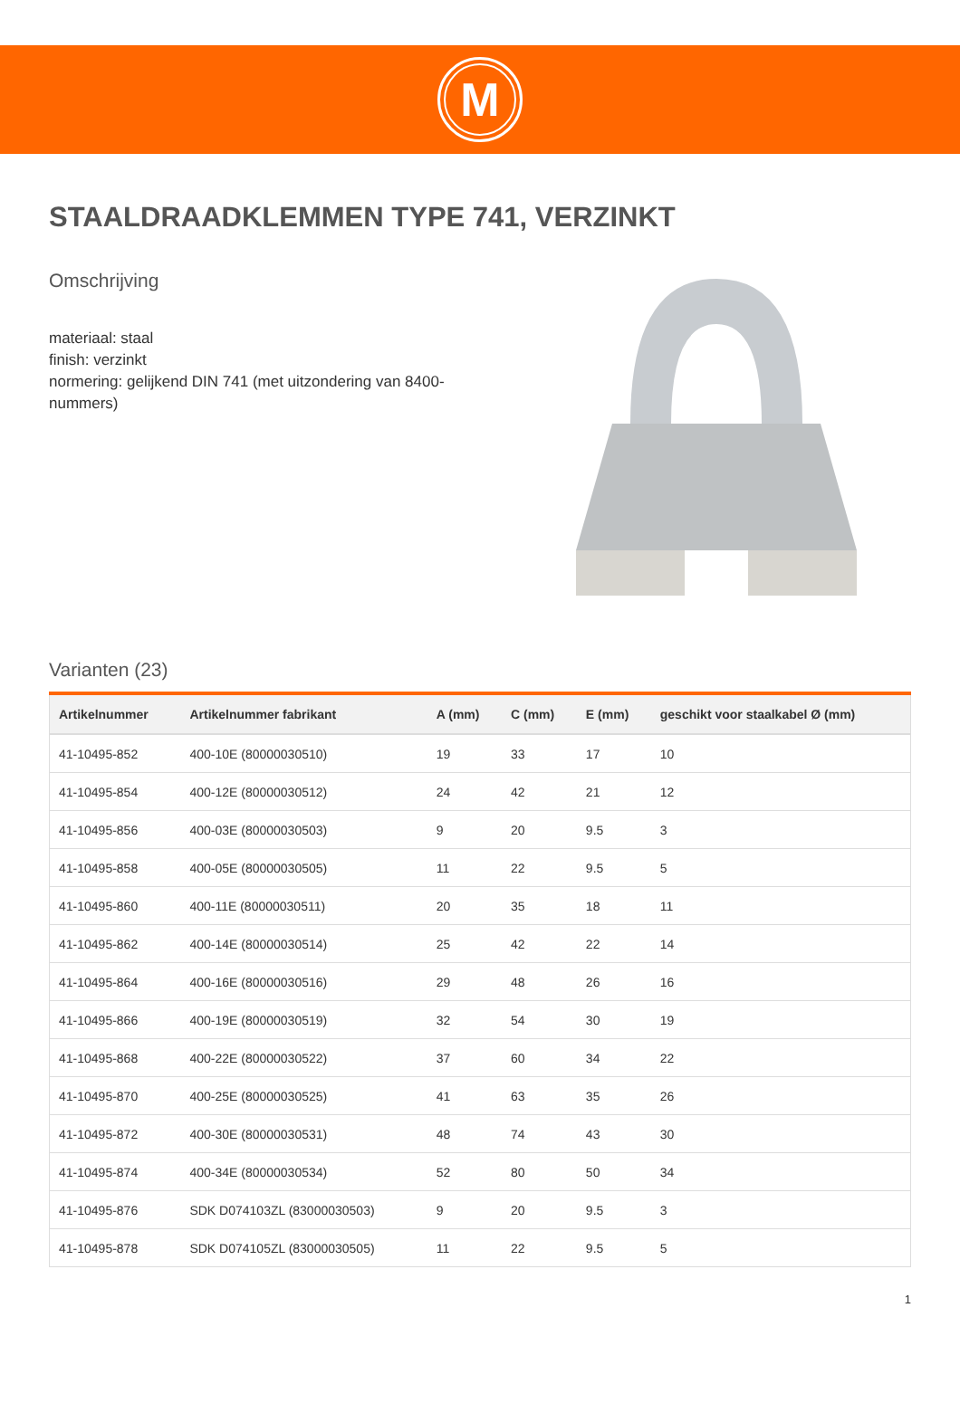M
STAALDRAADKLEMMEN TYPE 741, VERZINKT
Omschrijving
materiaal: staal
finish: verzinkt
normering: gelijkend DIN 741 (met uitzondering van 8400-nummers)
Varianten (23)
| Artikelnummer | Artikelnummer fabrikant | A (mm) | C (mm) | E (mm) | geschikt voor staalkabel Ø (mm) |
| --- | --- | --- | --- | --- | --- |
| 41-10495-852 | 400-10E (80000030510) | 19 | 33 | 17 | 10 |
| 41-10495-854 | 400-12E (80000030512) | 24 | 42 | 21 | 12 |
| 41-10495-856 | 400-03E (80000030503) | 9 | 20 | 9.5 | 3 |
| 41-10495-858 | 400-05E (80000030505) | 11 | 22 | 9.5 | 5 |
| 41-10495-860 | 400-11E (80000030511) | 20 | 35 | 18 | 11 |
| 41-10495-862 | 400-14E (80000030514) | 25 | 42 | 22 | 14 |
| 41-10495-864 | 400-16E (80000030516) | 29 | 48 | 26 | 16 |
| 41-10495-866 | 400-19E (80000030519) | 32 | 54 | 30 | 19 |
| 41-10495-868 | 400-22E (80000030522) | 37 | 60 | 34 | 22 |
| 41-10495-870 | 400-25E (80000030525) | 41 | 63 | 35 | 26 |
| 41-10495-872 | 400-30E (80000030531) | 48 | 74 | 43 | 30 |
| 41-10495-874 | 400-34E (80000030534) | 52 | 80 | 50 | 34 |
| 41-10495-876 | SDK D074103ZL (83000030503) | 9 | 20 | 9.5 | 3 |
| 41-10495-878 | SDK D074105ZL (83000030505) | 11 | 22 | 9.5 | 5 |
1